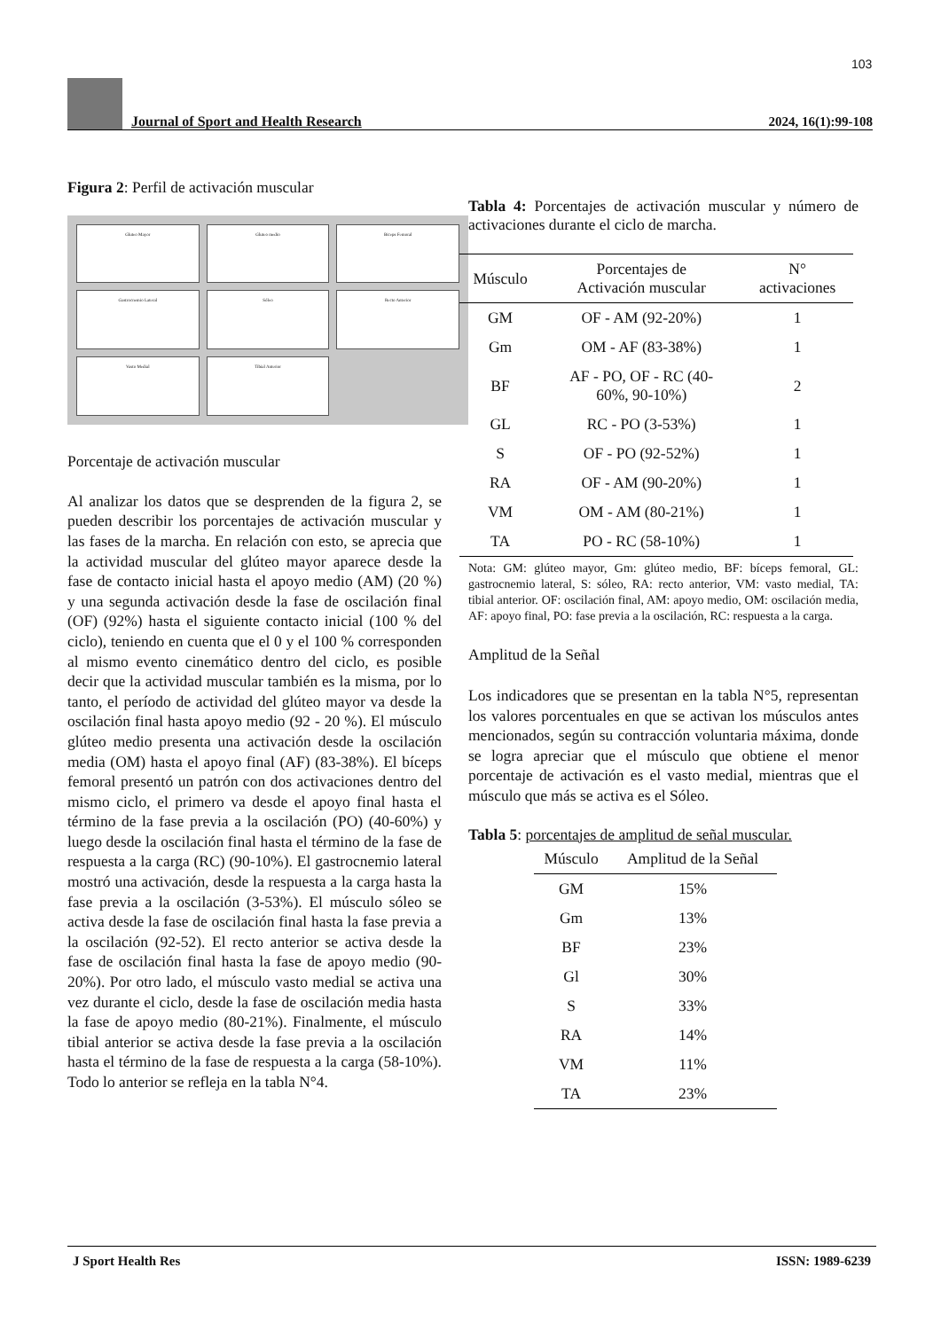103
Journal of Sport and Health Research
2024, 16(1):99-108
Figura 2: Perfil de activación muscular
Gluteo Mayor
Gluteo medio
Biceps Femoral
Gastrocnemio Lateral
Sóleo
Recto Anterior
Vasto Medial
Tibial Anterior
Porcentaje de activación muscular
Al analizar los datos que se desprenden de la figura 2, se pueden describir los porcentajes de activación muscular y las fases de la marcha. En relación con esto, se aprecia que la actividad muscular del glúteo mayor aparece desde la fase de contacto inicial hasta el apoyo medio (AM) (20 %) y una segunda activación desde la fase de oscilación final (OF) (92%) hasta el siguiente contacto inicial (100 % del ciclo), teniendo en cuenta que el 0 y el 100 % corresponden al mismo evento cinemático dentro del ciclo, es posible decir que la actividad muscular también es la misma, por lo tanto, el período de actividad del glúteo mayor va desde la oscilación final hasta apoyo medio (92 - 20 %). El músculo glúteo medio presenta una activación desde la oscilación media (OM) hasta el apoyo final (AF) (83-38%). El bíceps femoral presentó un patrón con dos activaciones dentro del mismo ciclo, el primero va desde el apoyo final hasta el término de la fase previa a la oscilación (PO) (40-60%) y luego desde la oscilación final hasta el término de la fase de respuesta a la carga (RC) (90-10%). El gastrocnemio lateral mostró una activación, desde la respuesta a la carga hasta la fase previa a la oscilación (3-53%). El músculo sóleo se activa desde la fase de oscilación final hasta la fase previa a la oscilación (92-52). El recto anterior se activa desde la fase de oscilación final hasta la fase de apoyo medio (90-20%). Por otro lado, el músculo vasto medial se activa una vez durante el ciclo, desde la fase de oscilación media hasta la fase de apoyo medio (80-21%). Finalmente, el músculo tibial anterior se activa desde la fase previa a la oscilación hasta el término de la fase de respuesta a la carga (58-10%). Todo lo anterior se refleja en la tabla N°4.
Tabla 4: Porcentajes de activación muscular y número de activaciones durante el ciclo de marcha.
| Músculo | Porcentajes de Activación muscular | N° activaciones |
| --- | --- | --- |
| GM | OF - AM (92-20%) | 1 |
| Gm | OM - AF (83-38%) | 1 |
| BF | AF - PO, OF - RC (40- 60%, 90-10%) | 2 |
| GL | RC - PO (3-53%) | 1 |
| S | OF - PO (92-52%) | 1 |
| RA | OF - AM (90-20%) | 1 |
| VM | OM - AM (80-21%) | 1 |
| TA | PO - RC (58-10%) | 1 |
Nota: GM: glúteo mayor, Gm: glúteo medio, BF: bíceps femoral, GL: gastrocnemio lateral, S: sóleo, RA: recto anterior, VM: vasto medial, TA: tibial anterior. OF: oscilación final, AM: apoyo medio, OM: oscilación media, AF: apoyo final, PO: fase previa a la oscilación, RC: respuesta a la carga.
Amplitud de la Señal
Los indicadores que se presentan en la tabla N°5, representan los valores porcentuales en que se activan los músculos antes mencionados, según su contracción voluntaria máxima, donde se logra apreciar que el músculo que obtiene el menor porcentaje de activación es el vasto medial, mientras que el músculo que más se activa es el Sóleo.
Tabla 5: porcentajes de amplitud de señal muscular.
| Músculo | Amplitud de la Señal |
| --- | --- |
| GM | 15% |
| Gm | 13% |
| BF | 23% |
| Gl | 30% |
| S | 33% |
| RA | 14% |
| VM | 11% |
| TA | 23% |
J Sport Health Res ISSN: 1989-6239